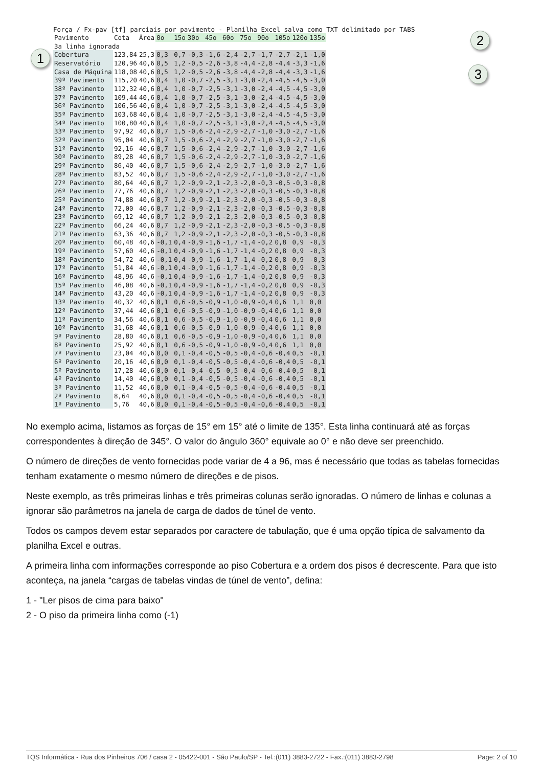1
2
3
Força / Fx-pav [tf] parciais por pavimento - Planilha Excel salva como TXT delimitado por TABS
| Pavimento | Cota | Área | 0o | 15o | 30o | 45o | 60o | 75o | 90o | 105o | 120o | 135o |
| --- | --- | --- | --- | --- | --- | --- | --- | --- | --- | --- | --- | --- |
| 3a linha ignorada | | | | | | | | | | | | |
| Cobertura | 123,84 | 25,3 | 0,3 | 0,7 | -0,3 | -1,6 | -2,4 | -2,7 | -1,7 | -2,7 | -2,1 | -1,0 |
| Reservatório | 120,96 | 40,6 | 0,5 | 1,2 | -0,5 | -2,6 | -3,8 | -4,4 | -2,8 | -4,4 | -3,3 | -1,6 |
| Casa de Máquina | 118,08 | 40,6 | 0,5 | 1,2 | -0,5 | -2,6 | -3,8 | -4,4 | -2,8 | -4,4 | -3,3 | -1,6 |
| 39º Pavimento | 115,20 | 40,6 | 0,4 | 1,0 | -0,7 | -2,5 | -3,1 | -3,0 | -2,4 | -4,5 | -4,5 | -3,0 |
| 38º Pavimento | 112,32 | 40,6 | 0,4 | 1,0 | -0,7 | -2,5 | -3,1 | -3,0 | -2,4 | -4,5 | -4,5 | -3,0 |
| 37º Pavimento | 109,44 | 40,6 | 0,4 | 1,0 | -0,7 | -2,5 | -3,1 | -3,0 | -2,4 | -4,5 | -4,5 | -3,0 |
| 36º Pavimento | 106,56 | 40,6 | 0,4 | 1,0 | -0,7 | -2,5 | -3,1 | -3,0 | -2,4 | -4,5 | -4,5 | -3,0 |
| 35º Pavimento | 103,68 | 40,6 | 0,4 | 1,0 | -0,7 | -2,5 | -3,1 | -3,0 | -2,4 | -4,5 | -4,5 | -3,0 |
| 34º Pavimento | 100,80 | 40,6 | 0,4 | 1,0 | -0,7 | -2,5 | -3,1 | -3,0 | -2,4 | -4,5 | -4,5 | -3,0 |
| 33º Pavimento | 97,92 | 40,6 | 0,7 | 1,5 | -0,6 | -2,4 | -2,9 | -2,7 | -1,0 | -3,0 | -2,7 | -1,6 |
| 32º Pavimento | 95,04 | 40,6 | 0,7 | 1,5 | -0,6 | -2,4 | -2,9 | -2,7 | -1,0 | -3,0 | -2,7 | -1,6 |
| 31º Pavimento | 92,16 | 40,6 | 0,7 | 1,5 | -0,6 | -2,4 | -2,9 | -2,7 | -1,0 | -3,0 | -2,7 | -1,6 |
| 30º Pavimento | 89,28 | 40,6 | 0,7 | 1,5 | -0,6 | -2,4 | -2,9 | -2,7 | -1,0 | -3,0 | -2,7 | -1,6 |
| 29º Pavimento | 86,40 | 40,6 | 0,7 | 1,5 | -0,6 | -2,4 | -2,9 | -2,7 | -1,0 | -3,0 | -2,7 | -1,6 |
| 28º Pavimento | 83,52 | 40,6 | 0,7 | 1,5 | -0,6 | -2,4 | -2,9 | -2,7 | -1,0 | -3,0 | -2,7 | -1,6 |
| 27º Pavimento | 80,64 | 40,6 | 0,7 | 1,2 | -0,9 | -2,1 | -2,3 | -2,0 | -0,3 | -0,5 | -0,3 | -0,8 |
| 26º Pavimento | 77,76 | 40,6 | 0,7 | 1,2 | -0,9 | -2,1 | -2,3 | -2,0 | -0,3 | -0,5 | -0,3 | -0,8 |
| 25º Pavimento | 74,88 | 40,6 | 0,7 | 1,2 | -0,9 | -2,1 | -2,3 | -2,0 | -0,3 | -0,5 | -0,3 | -0,8 |
| 24º Pavimento | 72,00 | 40,6 | 0,7 | 1,2 | -0,9 | -2,1 | -2,3 | -2,0 | -0,3 | -0,5 | -0,3 | -0,8 |
| 23º Pavimento | 69,12 | 40,6 | 0,7 | 1,2 | -0,9 | -2,1 | -2,3 | -2,0 | -0,3 | -0,5 | -0,3 | -0,8 |
| 22º Pavimento | 66,24 | 40,6 | 0,7 | 1,2 | -0,9 | -2,1 | -2,3 | -2,0 | -0,3 | -0,5 | -0,3 | -0,8 |
| 21º Pavimento | 63,36 | 40,6 | 0,7 | 1,2 | -0,9 | -2,1 | -2,3 | -2,0 | -0,3 | -0,5 | -0,3 | -0,8 |
| 20º Pavimento | 60,48 | 40,6 | -0,1 | 0,4 | -0,9 | -1,6 | -1,7 | -1,4 | -0,2 | 0,8 | 0,9 | -0,3 |
| 19º Pavimento | 57,60 | 40,6 | -0,1 | 0,4 | -0,9 | -1,6 | -1,7 | -1,4 | -0,2 | 0,8 | 0,9 | -0,3 |
| 18º Pavimento | 54,72 | 40,6 | -0,1 | 0,4 | -0,9 | -1,6 | -1,7 | -1,4 | -0,2 | 0,8 | 0,9 | -0,3 |
| 17º Pavimento | 51,84 | 40,6 | -0,1 | 0,4 | -0,9 | -1,6 | -1,7 | -1,4 | -0,2 | 0,8 | 0,9 | -0,3 |
| 16º Pavimento | 48,96 | 40,6 | -0,1 | 0,4 | -0,9 | -1,6 | -1,7 | -1,4 | -0,2 | 0,8 | 0,9 | -0,3 |
| 15º Pavimento | 46,08 | 40,6 | -0,1 | 0,4 | -0,9 | -1,6 | -1,7 | -1,4 | -0,2 | 0,8 | 0,9 | -0,3 |
| 14º Pavimento | 43,20 | 40,6 | -0,1 | 0,4 | -0,9 | -1,6 | -1,7 | -1,4 | -0,2 | 0,8 | 0,9 | -0,3 |
| 13º Pavimento | 40,32 | 40,6 | 0,1 | 0,6 | -0,5 | -0,9 | -1,0 | -0,9 | -0,4 | 0,6 | 1,1 | 0,0 |
| 12º Pavimento | 37,44 | 40,6 | 0,1 | 0,6 | -0,5 | -0,9 | -1,0 | -0,9 | -0,4 | 0,6 | 1,1 | 0,0 |
| 11º Pavimento | 34,56 | 40,6 | 0,1 | 0,6 | -0,5 | -0,9 | -1,0 | -0,9 | -0,4 | 0,6 | 1,1 | 0,0 |
| 10º Pavimento | 31,68 | 40,6 | 0,1 | 0,6 | -0,5 | -0,9 | -1,0 | -0,9 | -0,4 | 0,6 | 1,1 | 0,0 |
| 9º Pavimento | 28,80 | 40,6 | 0,1 | 0,6 | -0,5 | -0,9 | -1,0 | -0,9 | -0,4 | 0,6 | 1,1 | 0,0 |
| 8º Pavimento | 25,92 | 40,6 | 0,1 | 0,6 | -0,5 | -0,9 | -1,0 | -0,9 | -0,4 | 0,6 | 1,1 | 0,0 |
| 7º Pavimento | 23,04 | 40,6 | 0,0 | 0,1 | -0,4 | -0,5 | -0,5 | -0,4 | -0,6 | -0,4 | 0,5 | -0,1 |
| 6º Pavimento | 20,16 | 40,6 | 0,0 | 0,1 | -0,4 | -0,5 | -0,5 | -0,4 | -0,6 | -0,4 | 0,5 | -0,1 |
| 5º Pavimento | 17,28 | 40,6 | 0,0 | 0,1 | -0,4 | -0,5 | -0,5 | -0,4 | -0,6 | -0,4 | 0,5 | -0,1 |
| 4º Pavimento | 14,40 | 40,6 | 0,0 | 0,1 | -0,4 | -0,5 | -0,5 | -0,4 | -0,6 | -0,4 | 0,5 | -0,1 |
| 3º Pavimento | 11,52 | 40,6 | 0,0 | 0,1 | -0,4 | -0,5 | -0,5 | -0,4 | -0,6 | -0,4 | 0,5 | -0,1 |
| 2º Pavimento | 8,64 | 40,6 | 0,0 | 0,1 | -0,4 | -0,5 | -0,5 | -0,4 | -0,6 | -0,4 | 0,5 | -0,1 |
| 1º Pavimento | 5,76 | 40,6 | 0,0 | 0,1 | -0,4 | -0,5 | -0,5 | -0,4 | -0,6 | -0,4 | 0,5 | -0,1 |
No exemplo acima, listamos as forças de 15° em 15° até o limite de 135°. Esta linha continuará até as forças correspondentes à direção de 345°. O valor do ângulo 360° equivale ao 0° e não deve ser preenchido.
O número de direções de vento fornecidas pode variar de 4 a 96, mas é necessário que todas as tabelas fornecidas tenham exatamente o mesmo número de direções e de pisos.
Neste exemplo, as três primeiras linhas e três primeiras colunas serão ignoradas. O número de linhas e colunas a ignorar são parâmetros na janela de carga de dados de túnel de vento.
Todos os campos devem estar separados por caractere de tabulação, que é uma opção típica de salvamento da planilha Excel e outras.
A primeira linha com informações corresponde ao piso Cobertura e a ordem dos pisos é decrescente. Para que isto aconteça, na janela “cargas de tabelas vindas de túnel de vento”, defina:
1 - "Ler pisos de cima para baixo"
2 - O piso da primeira linha como (-1)
TQS Informática - Rua dos Pinheiros 706 / casa 2 - 05422-001 - São Paulo/SP - Tel.:(011) 3883-2722 - Fax.:(011) 3883-2798 Page: 2 of 10